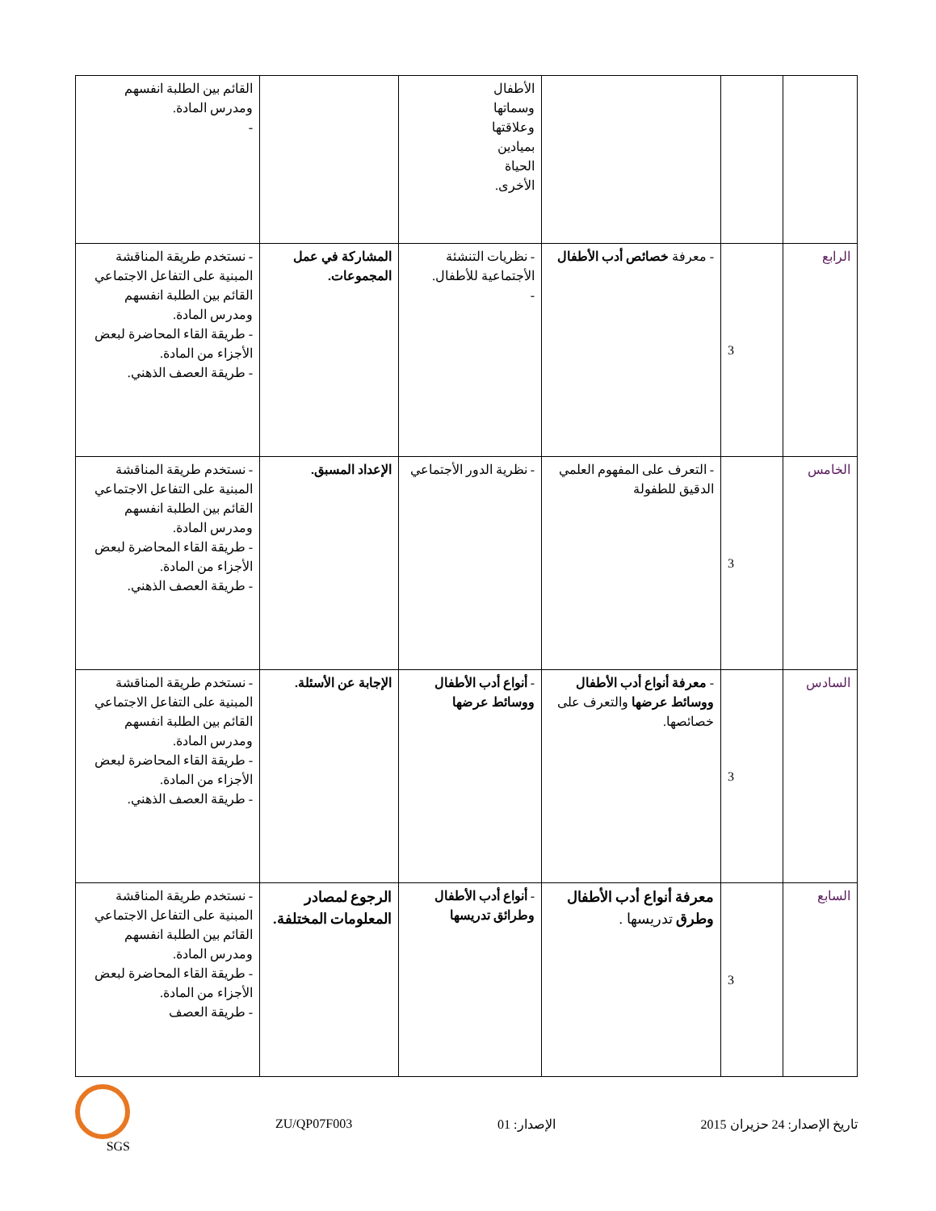| | | | الأطفال وسماتها وعلاقتها بميادين الحياة الأخرى. | | القائم بين الطلبة انفسهم ومدرس المادة. - |
| الرابع | 3 | - معرفة خصائص أدب الأطفال | - نظريات التنشئة الأجتماعية للأطفال. - | المشاركة في عمل المجموعات. | - نستخدم طريقة المناقشة المبنية على التفاعل الاجتماعي القائم بين الطلبة انفسهم ومدرس المادة. - طريقة القاء المحاضرة لبعض الأجزاء من المادة. - طريقة العصف الذهني. |
| الخامس | 3 | - التعرف على المفهوم العلمي الدقيق للطفولة | - نظرية الدور الأجتماعي | الإعداد المسبق. | - نستخدم طريقة المناقشة المبنية على التفاعل الاجتماعي القائم بين الطلبة انفسهم ومدرس المادة. - طريقة القاء المحاضرة لبعض الأجزاء من المادة. - طريقة العصف الذهني. |
| السادس | 3 | - معرفة أنواع أدب الأطفال ووسائط عرضها والتعرف على خصائصها. | - أنواع أدب الأطفال ووسائط عرضها | الإجابة عن الأسئلة. | - نستخدم طريقة المناقشة المبنية على التفاعل الاجتماعي القائم بين الطلبة انفسهم ومدرس المادة. - طريقة القاء المحاضرة لبعض الأجزاء من المادة. - طريقة العصف الذهني. |
| السابع | 3 | معرفة أنواع أدب الأطفال وطرق تدريسها . | - أنواع أدب الأطفال وطرائق تدريسها | الرجوع لمصادر المعلومات المختلفة. | - نستخدم طريقة المناقشة المبنية على التفاعل الاجتماعي القائم بين الطلبة انفسهم ومدرس المادة. - طريقة القاء المحاضرة لبعض الأجزاء من المادة. - طريقة العصف |
تاريخ الإصدار: 24 حزيران 2015 الإصدار: 01 ZU/QP07F003 SGS